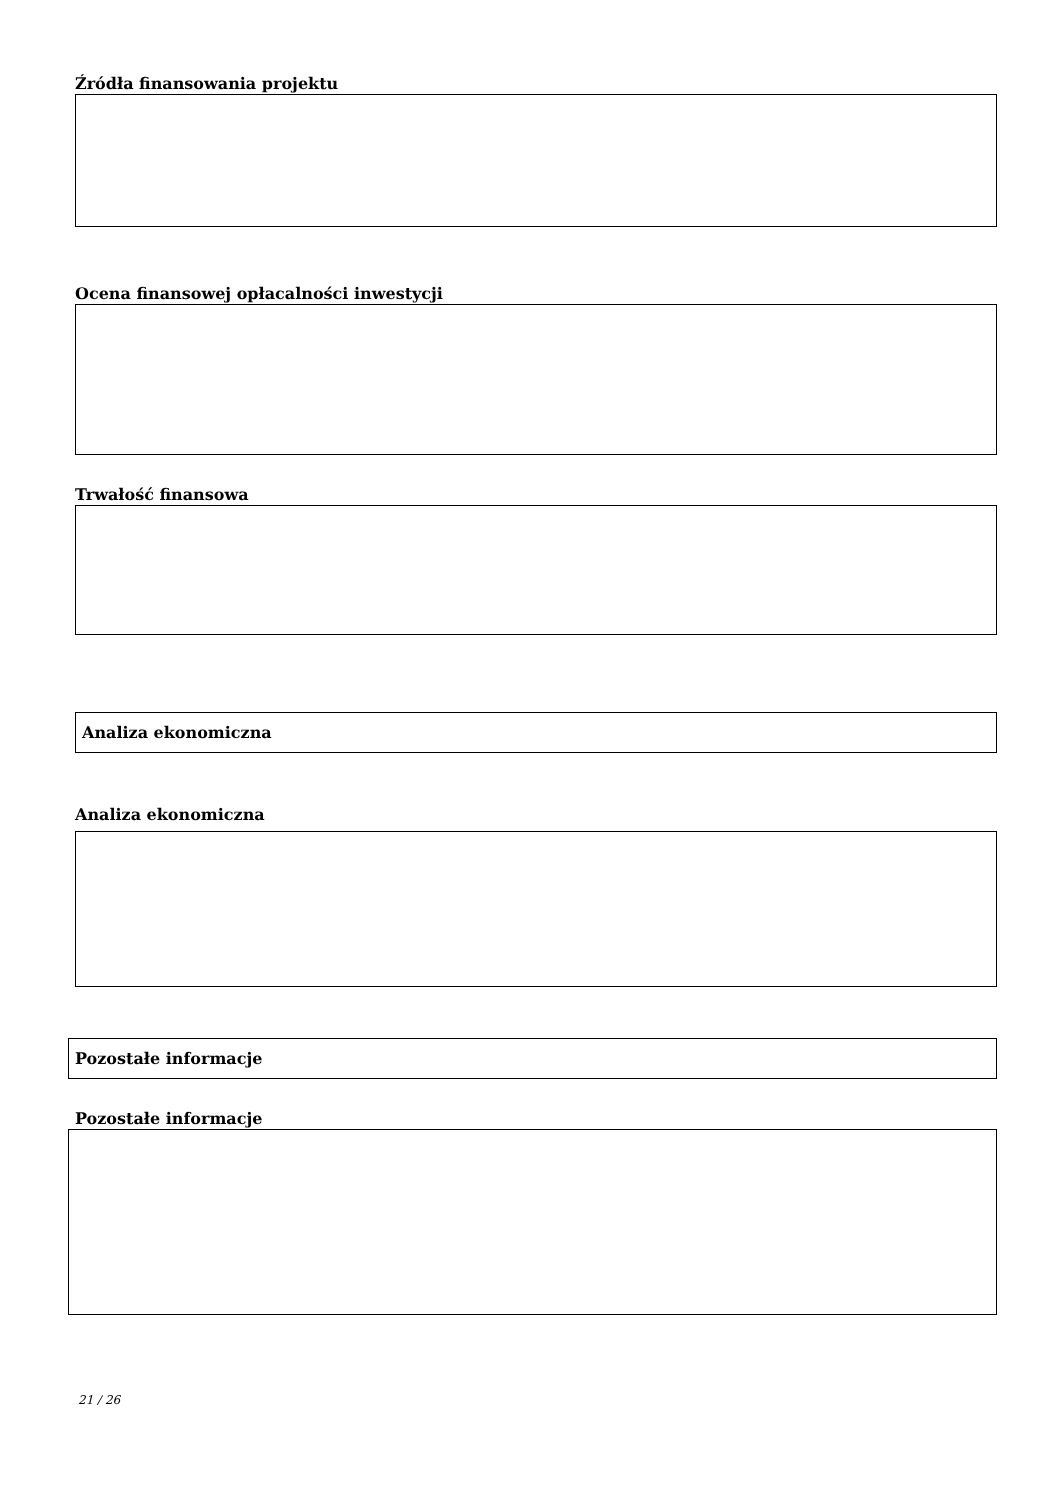Źródła finansowania projektu
Ocena finansowej opłacalności inwestycji
Trwałość finansowa
Analiza ekonomiczna
Analiza ekonomiczna
Pozostałe informacje
Pozostałe informacje
21 / 26